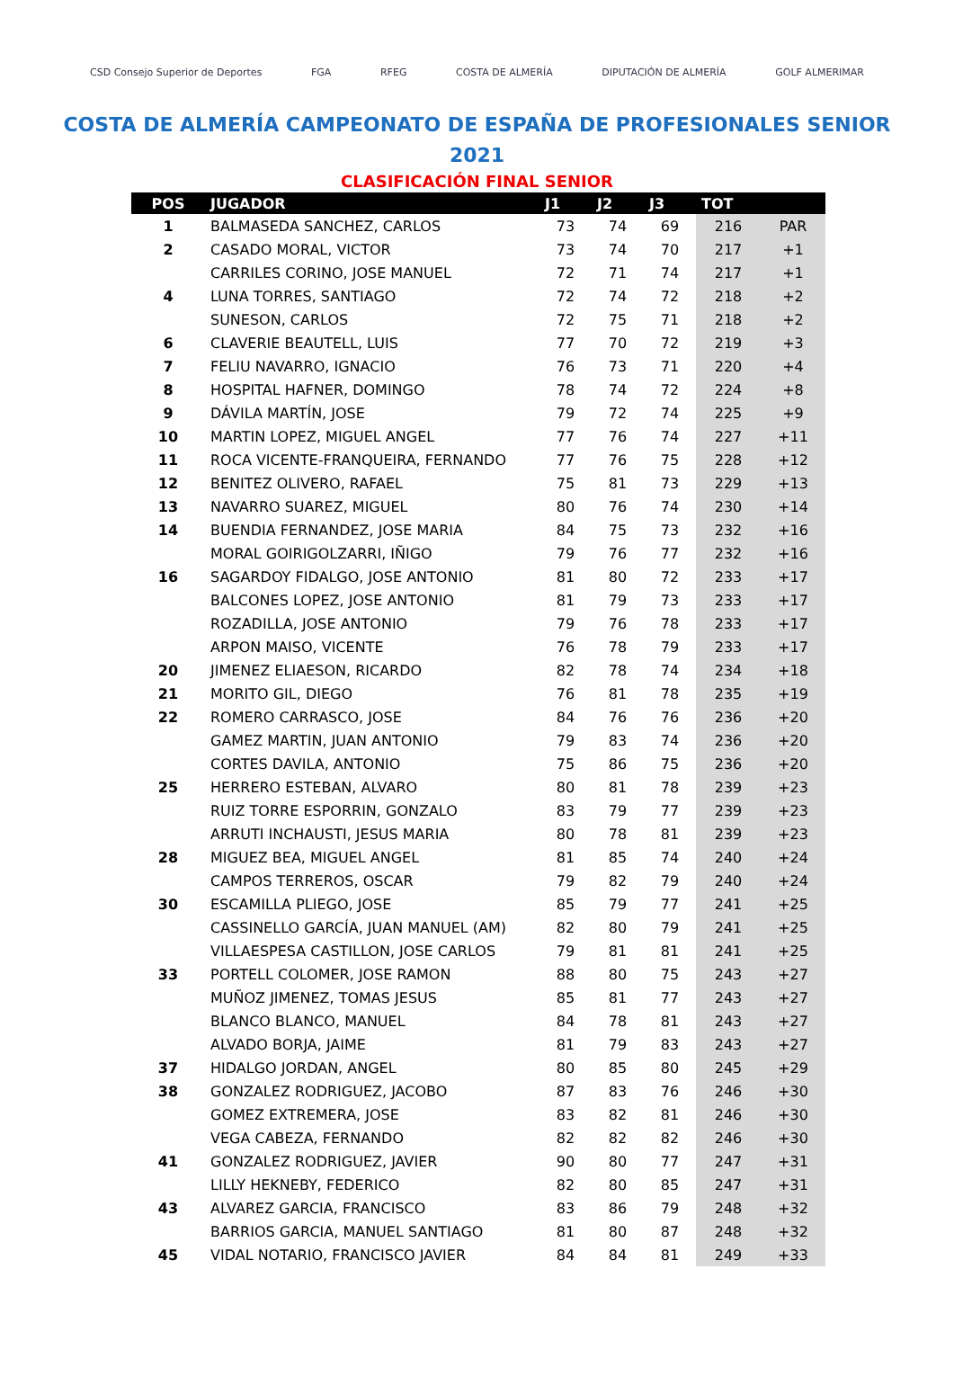CSD Consejo Superior de Deportes FGA RFEG COSTA DE ALMERÍA DIPUTACIÓN DE ALMERÍA GOLF ALMERIMAR
COSTA DE ALMERÍA CAMPEONATO DE ESPAÑA DE PROFESIONALES SENIOR
2021
CLASIFICACIÓN FINAL SENIOR
| POS | JUGADOR | J1 | J2 | J3 | TOT | |
| --- | --- | --- | --- | --- | --- | --- |
| 1 | BALMASEDA SANCHEZ, CARLOS | 73 | 74 | 69 | 216 | PAR |
| 2 | CASADO MORAL, VICTOR | 73 | 74 | 70 | 217 | +1 |
| | CARRILES CORINO, JOSE MANUEL | 72 | 71 | 74 | 217 | +1 |
| 4 | LUNA TORRES, SANTIAGO | 72 | 74 | 72 | 218 | +2 |
| | SUNESON, CARLOS | 72 | 75 | 71 | 218 | +2 |
| 6 | CLAVERIE BEAUTELL, LUIS | 77 | 70 | 72 | 219 | +3 |
| 7 | FELIU NAVARRO, IGNACIO | 76 | 73 | 71 | 220 | +4 |
| 8 | HOSPITAL HAFNER, DOMINGO | 78 | 74 | 72 | 224 | +8 |
| 9 | DÁVILA MARTÍN, JOSE | 79 | 72 | 74 | 225 | +9 |
| 10 | MARTIN LOPEZ, MIGUEL ANGEL | 77 | 76 | 74 | 227 | +11 |
| 11 | ROCA VICENTE-FRANQUEIRA, FERNANDO | 77 | 76 | 75 | 228 | +12 |
| 12 | BENITEZ OLIVERO, RAFAEL | 75 | 81 | 73 | 229 | +13 |
| 13 | NAVARRO SUAREZ, MIGUEL | 80 | 76 | 74 | 230 | +14 |
| 14 | BUENDIA FERNANDEZ, JOSE MARIA | 84 | 75 | 73 | 232 | +16 |
| | MORAL GOIRIGOLZARRI, IÑIGO | 79 | 76 | 77 | 232 | +16 |
| 16 | SAGARDOY FIDALGO, JOSE ANTONIO | 81 | 80 | 72 | 233 | +17 |
| | BALCONES LOPEZ, JOSE ANTONIO | 81 | 79 | 73 | 233 | +17 |
| | ROZADILLA, JOSE ANTONIO | 79 | 76 | 78 | 233 | +17 |
| | ARPON MAISO, VICENTE | 76 | 78 | 79 | 233 | +17 |
| 20 | JIMENEZ ELIAESON, RICARDO | 82 | 78 | 74 | 234 | +18 |
| 21 | MORITO GIL, DIEGO | 76 | 81 | 78 | 235 | +19 |
| 22 | ROMERO CARRASCO, JOSE | 84 | 76 | 76 | 236 | +20 |
| | GAMEZ MARTIN, JUAN ANTONIO | 79 | 83 | 74 | 236 | +20 |
| | CORTES DAVILA, ANTONIO | 75 | 86 | 75 | 236 | +20 |
| 25 | HERRERO ESTEBAN, ALVARO | 80 | 81 | 78 | 239 | +23 |
| | RUIZ TORRE ESPORRIN, GONZALO | 83 | 79 | 77 | 239 | +23 |
| | ARRUTI INCHAUSTI, JESUS MARIA | 80 | 78 | 81 | 239 | +23 |
| 28 | MIGUEZ BEA, MIGUEL ANGEL | 81 | 85 | 74 | 240 | +24 |
| | CAMPOS TERREROS, OSCAR | 79 | 82 | 79 | 240 | +24 |
| 30 | ESCAMILLA PLIEGO, JOSE | 85 | 79 | 77 | 241 | +25 |
| | CASSINELLO GARCÍA, JUAN MANUEL (AM) | 82 | 80 | 79 | 241 | +25 |
| | VILLAESPESA CASTILLON, JOSE CARLOS | 79 | 81 | 81 | 241 | +25 |
| 33 | PORTELL COLOMER, JOSE RAMON | 88 | 80 | 75 | 243 | +27 |
| | MUÑOZ JIMENEZ, TOMAS JESUS | 85 | 81 | 77 | 243 | +27 |
| | BLANCO BLANCO, MANUEL | 84 | 78 | 81 | 243 | +27 |
| | ALVADO BORJA, JAIME | 81 | 79 | 83 | 243 | +27 |
| 37 | HIDALGO JORDAN, ANGEL | 80 | 85 | 80 | 245 | +29 |
| 38 | GONZALEZ RODRIGUEZ, JACOBO | 87 | 83 | 76 | 246 | +30 |
| | GOMEZ EXTREMERA, JOSE | 83 | 82 | 81 | 246 | +30 |
| | VEGA CABEZA, FERNANDO | 82 | 82 | 82 | 246 | +30 |
| 41 | GONZALEZ RODRIGUEZ, JAVIER | 90 | 80 | 77 | 247 | +31 |
| | LILLY HEKNEBY, FEDERICO | 82 | 80 | 85 | 247 | +31 |
| 43 | ALVAREZ GARCIA, FRANCISCO | 83 | 86 | 79 | 248 | +32 |
| | BARRIOS GARCIA, MANUEL SANTIAGO | 81 | 80 | 87 | 248 | +32 |
| 45 | VIDAL NOTARIO, FRANCISCO JAVIER | 84 | 84 | 81 | 249 | +33 |